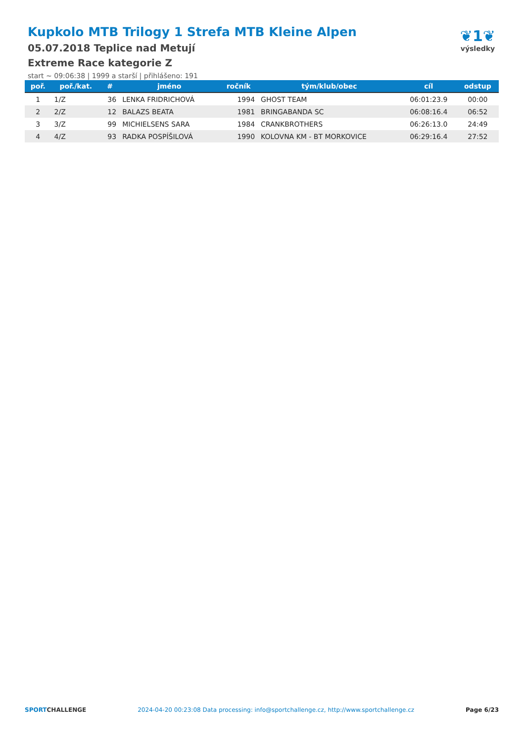Kupkolo MTB Trilogy 1 Strefa MTB Kleine Alpen
05.07.2018 Teplice nad Metují
Extreme Race kategorie Z
start ~ 09:06:38 | 1999 a starší | přihlášeno: 191
❦1❦
výsledky
| poř. | poř./kat. | # | jméno | ročník | tým/klub/obec | cíl | odstup |
| --- | --- | --- | --- | --- | --- | --- | --- |
| 1 | 1/Z | 36 | LENKA FRIDRICHOVÁ | 1994 | GHOST TEAM | 06:01:23.9 | 00:00 |
| 2 | 2/Z | 12 | BALAZS BEATA | 1981 | BRINGABANDA SC | 06:08:16.4 | 06:52 |
| 3 | 3/Z | 99 | MICHIELSENS SARA | 1984 | CRANKBROTHERS | 06:26:13.0 | 24:49 |
| 4 | 4/Z | 93 | RADKA POSPÍŠILOVÁ | 1990 | KOLOVNA KM - BT MORKOVICE | 06:29:16.4 | 27:52 |
SPORTCHALLENGE 2024-04-20 00:23:08 Data processing: info@sportchallenge.cz, http://www.sportchallenge.cz Page 6/23